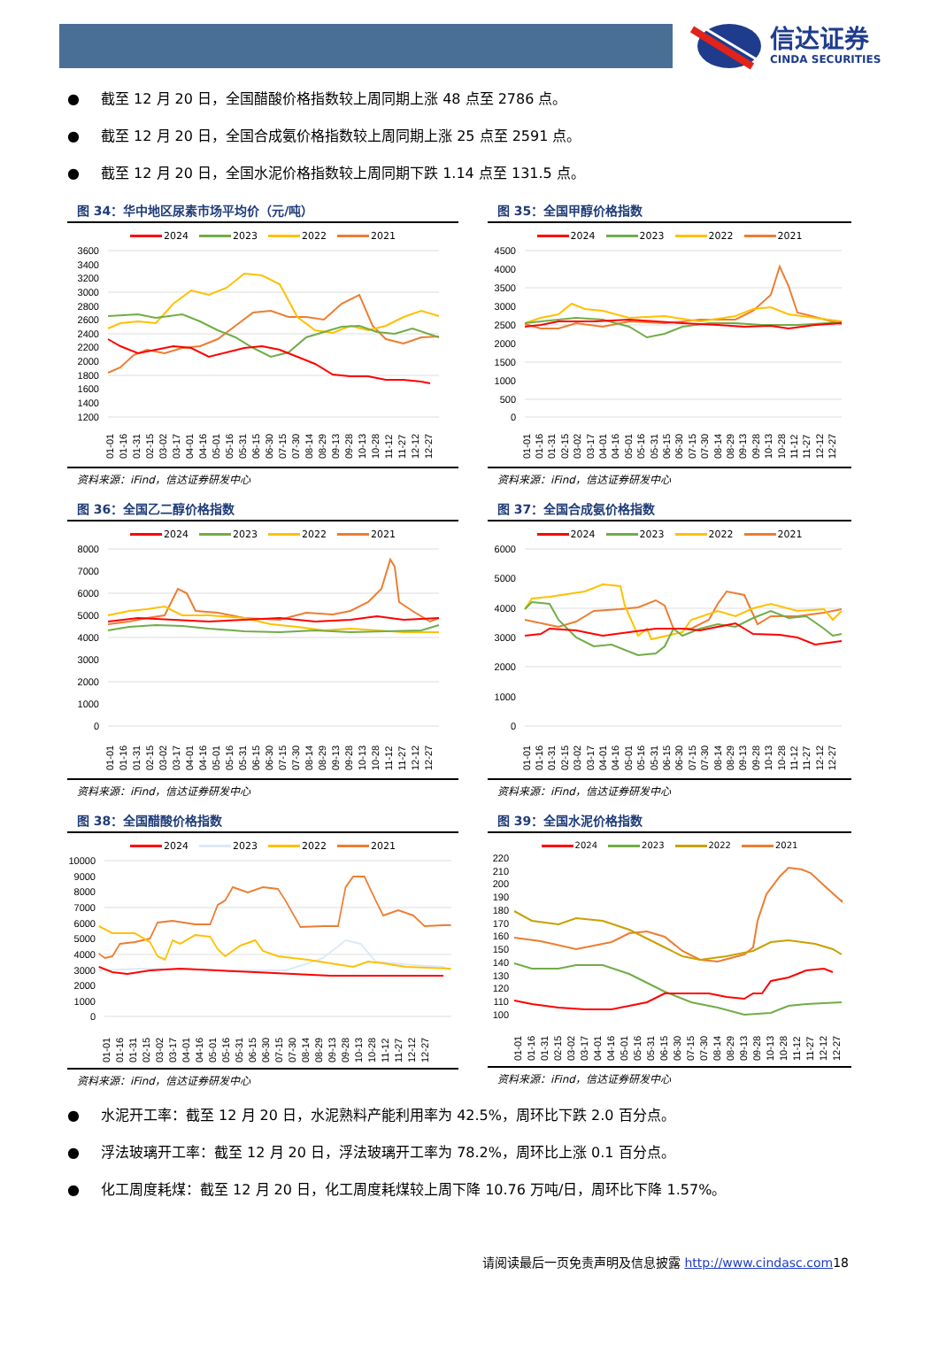信达证券
CINDA SECURITIES
● 截至 12 月 20 日，全国醋酸价格指数较上周同期上涨 48 点至 2786 点。
● 截至 12 月 20 日，全国合成氨价格指数较上周同期上涨 25 点至 2591 点。
● 截至 12 月 20 日，全国水泥价格指数较上周同期下跌 1.14 点至 131.5 点。
图 34：华中地区尿素市场平均价（元/吨）
2024 2023 2022 2021
3600
3400
3200
3000
2800
2600
2400
2200
2000
1800
1600
1400
1200
01-01
01-16
01-31
02-15
03-02
03-17
04-01
04-16
05-01
05-16
05-31
06-15
06-30
07-15
07-30
08-14
08-29
09-13
09-28
10-13
10-28
11-12
11-27
12-12
12-27
资料来源：iFind，信达证券研发中心
图 35：全国甲醇价格指数
2024 2023 2022 2021
4500
4000
3500
3000
2500
2000
1500
1000
500
0
01-01
01-16
01-31
02-15
03-02
03-17
04-01
04-16
05-01
05-16
05-31
06-15
06-30
07-15
07-30
08-14
08-29
09-13
09-28
10-13
10-28
11-12
11-27
12-12
12-27
资料来源：iFind，信达证券研发中心
图 36：全国乙二醇价格指数
2024 2023 2022 2021
8000
7000
6000
5000
4000
3000
2000
1000
0
01-01
01-16
01-31
02-15
03-02
03-17
04-01
04-16
05-01
05-16
05-31
06-15
06-30
07-15
07-30
08-14
08-29
09-13
09-28
10-13
10-28
11-12
11-27
12-12
12-27
资料来源：iFind，信达证券研发中心
图 37：全国合成氨价格指数
2024 2023 2022 2021
6000
5000
4000
3000
2000
1000
0
01-01
01-16
01-31
02-15
03-02
03-17
04-01
04-16
05-01
05-16
05-31
06-15
06-30
07-15
07-30
08-14
08-29
09-13
09-28
10-13
10-28
11-12
11-27
12-12
12-27
资料来源：iFind，信达证券研发中心
图 38：全国醋酸价格指数
2024 2023 2022 2021
10000
9000
8000
7000
6000
5000
4000
3000
2000
1000
0
01-01
01-16
01-31
02-15
03-02
03-17
04-01
04-16
05-01
05-16
05-31
06-15
06-30
07-15
07-30
08-14
08-29
09-13
09-28
10-13
10-28
11-12
11-27
12-12
12-27
资料来源：iFind，信达证券研发中心
图 39：全国水泥价格指数
2024 2023 2022 2021
220
210
200
190
180
170
160
150
140
130
120
110
100
01-01
01-16
01-31
02-15
03-02
03-17
04-01
04-16
05-01
05-16
05-31
06-15
06-30
07-15
07-30
08-14
08-29
09-13
09-28
10-13
10-28
11-12
11-27
12-12
12-27
资料来源：iFind，信达证券研发中心
● 水泥开工率：截至 12 月 20 日，水泥熟料产能利用率为 42.5%，周环比下跌 2.0 百分点。
● 浮法玻璃开工率：截至 12 月 20 日，浮法玻璃开工率为 78.2%，周环比上涨 0.1 百分点。
● 化工周度耗煤：截至 12 月 20 日，化工周度耗煤较上周下降 10.76 万吨/日，周环比下降 1.57%。
请阅读最后一页免责声明及信息披露 http://www.cindasc.com18